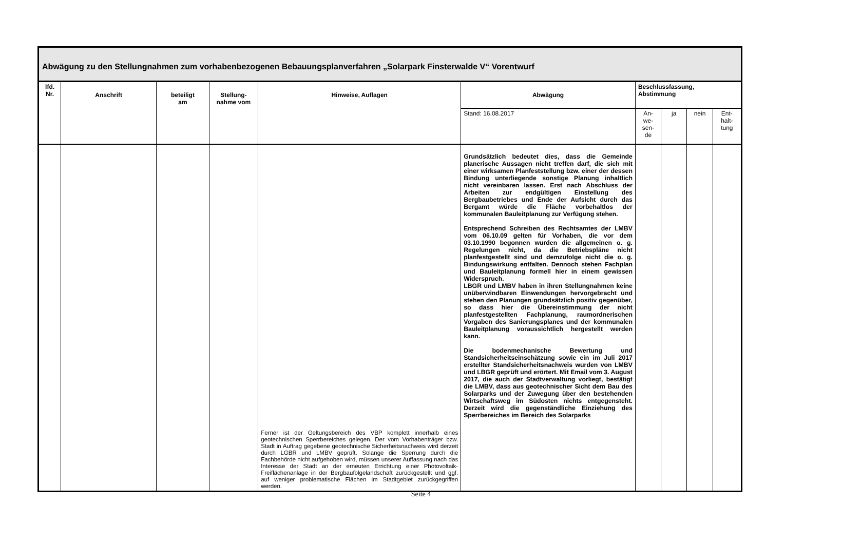Abwägung zu den Stellungnahmen zum vorhabenbezogenen Bebauungsplanverfahren „Solarpark Finsterwalde V“ Vorentwurf
| lfd. Nr. | Anschrift | beteiligt am | Stellung- nahme vom | Hinweise, Auflagen | Abwägung | Beschlussfassung, Abstimmung | | | |
| --- | --- | --- | --- | --- | --- | --- | --- | --- | --- |
| | | | | | Stand: 16.08.2017 | An- we- sen- de | ja | nein | Ent- halt- tung |
| | | | | Ferner ist der Geltungsbereich des VBP komplett innerhalb eines geotechnischen Sperrbereiches gelegen. Der vom Vorhabenträger bzw. Stadt in Auftrag gegebene geotechnische Sicherheitsnachweis wird derzeit durch LGBR und LMBV geprüft. Solange die Sperrung durch die Fachbehörde nicht aufgehoben wird, müssen unserer Auffassung nach das Interesse der Stadt an der erneuten Errichtung einer Photovoltaik-Freiflächenanlage in der Bergbaufolgelandschaft zurückgestellt und ggf. auf weniger problematische Flächen im Stadtgebiet zurückgegriffen werden. | Grundsätzlich bedeutet dies, dass die Gemeinde planerische Aussagen nicht treffen darf, die sich mit einer wirksamen Planfeststellung bzw. einer der dessen Bindung unterliegende sonstige Planung inhaltlich nicht vereinbaren lassen. Erst nach Abschluss der Arbeiten zur endgültigen Einstellung des Bergbaubetriebes und Ende der Aufsicht durch das Bergamt würde die Fläche vorbehaltlos der kommunalen Bauleitplanung zur Verfügung stehen. Entsprechend Schreiben des Rechtsamtes der LMBV vom 06.10.09 gelten für Vorhaben, die vor dem 03.10.1990 begonnen wurden die allgemeinen o. g. Regelungen nicht, da die Betriebspläne nicht planfestgestellt sind und demzufolge nicht die o. g. Bindungswirkung entfalten. Dennoch stehen Fachplan und Bauleitplanung formell hier in einem gewissen Widerspruch. LBGR und LMBV haben in ihren Stellungnahmen keine unüberwindbaren Einwendungen hervorgebracht und stehen den Planungen grundsätzlich positiv gegenüber, so dass hier die Übereinstimmung der nicht planfestgestellten Fachplanung, raumordnerischen Vorgaben des Sanierungsplanes und der kommunalen Bauleitplanung voraussichtlich hergestellt werden kann. Die bodenmechanische Bewertung und Standsicherheitseinschätzung sowie ein im Juli 2017 erstellter Standsicherheitsnachweis wurden von LMBV und LBGR geprüft und erörtert. Mit Email vom 3. August 2017, die auch der Stadtverwaltung vorliegt, bestätigt die LMBV, dass aus geotechnischer Sicht dem Bau des Solarparks und der Zuwegung über den bestehenden Wirtschaftsweg im Südosten nichts entgegensteht. Derzeit wird die gegenständliche Einziehung des Sperrbereiches im Bereich des Solarparks | | | | |
Seite 4